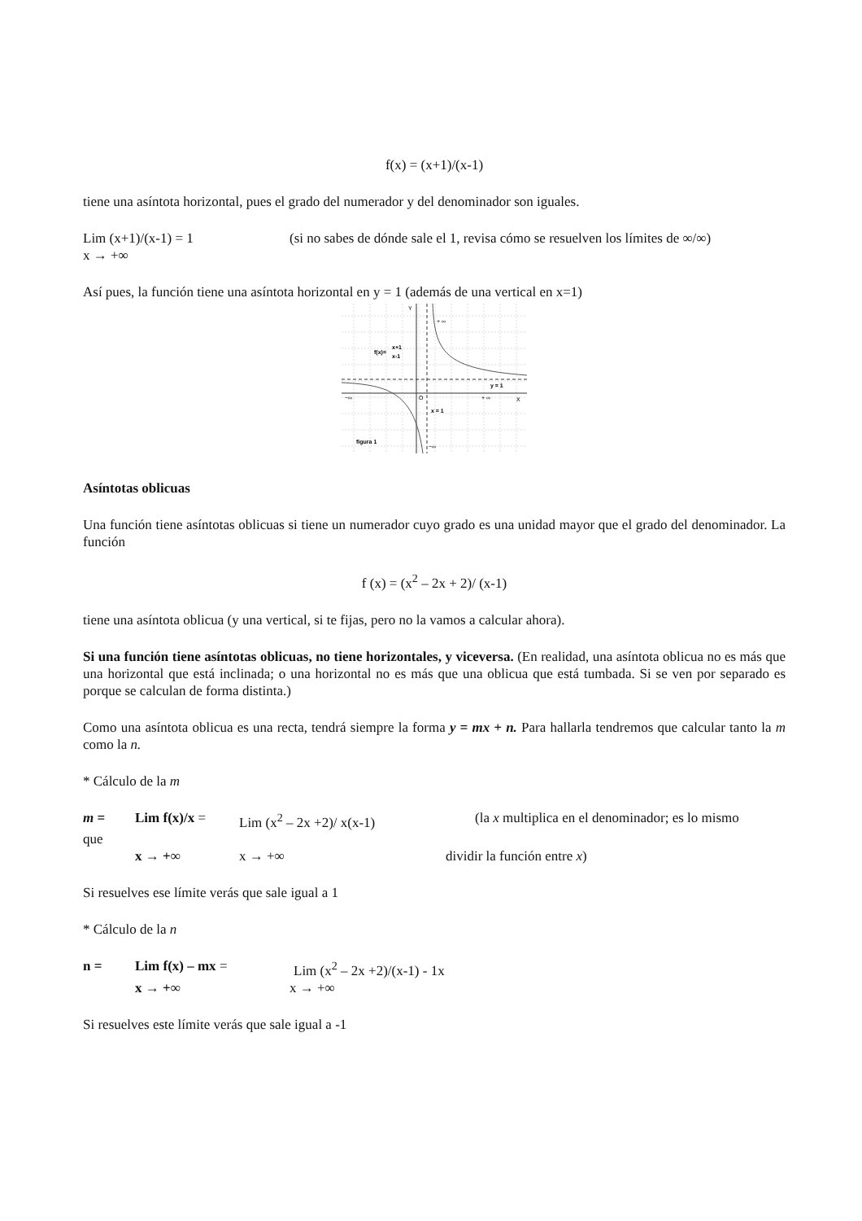f(x) = (x+1)/(x-1)
tiene una asíntota horizontal, pues el grado del numerador y del denominador son iguales.
Lim (x+1)/(x-1) = 1 (si no sabes de dónde sale el 1, revisa cómo se resuelven los límites de ∞/∞)
x → +∞
Así pues, la función tiene una asíntota horizontal en y = 1 (además de una vertical en x=1)
Y
+ ∞
f(x)=
x+1
x-1
y = 1
−∞
O
+ ∞
X
x = 1
figura 1
−∞
Asíntotas oblicuas
Una función tiene asíntotas oblicuas si tiene un numerador cuyo grado es una unidad mayor que el grado del denominador. La función
f (x) = (x<sup>2</sup> – 2x + 2)/ (x-1)
tiene una asíntota oblicua (y una vertical, si te fijas, pero no la vamos a calcular ahora).
Si una función tiene asíntotas oblicuas, no tiene horizontales, y viceversa. (En realidad, una asíntota oblicua no es más que una horizontal que está inclinada; o una horizontal no es más que una oblicua que está tumbada. Si se ven por separado es porque se calculan de forma distinta.)
Como una asíntota oblicua es una recta, tendrá siempre la forma y = mx + n. Para hallarla tendremos que calcular tanto la m como la n.
* Cálculo de la m
m = Lim f(x)/x = Lim (x<sup>2</sup> – 2x +2)/ x(x-1) (la x multiplica en el denominador; es lo mismo
que
x → +∞ x → +∞ dividir la función entre x)
Si resuelves ese límite verás que sale igual a 1
* Cálculo de la n
n = Lim f(x) – mx = Lim (x<sup>2</sup> – 2x +2)/(x-1) - 1x
x → +∞ x → +∞
Si resuelves este límite verás que sale igual a -1